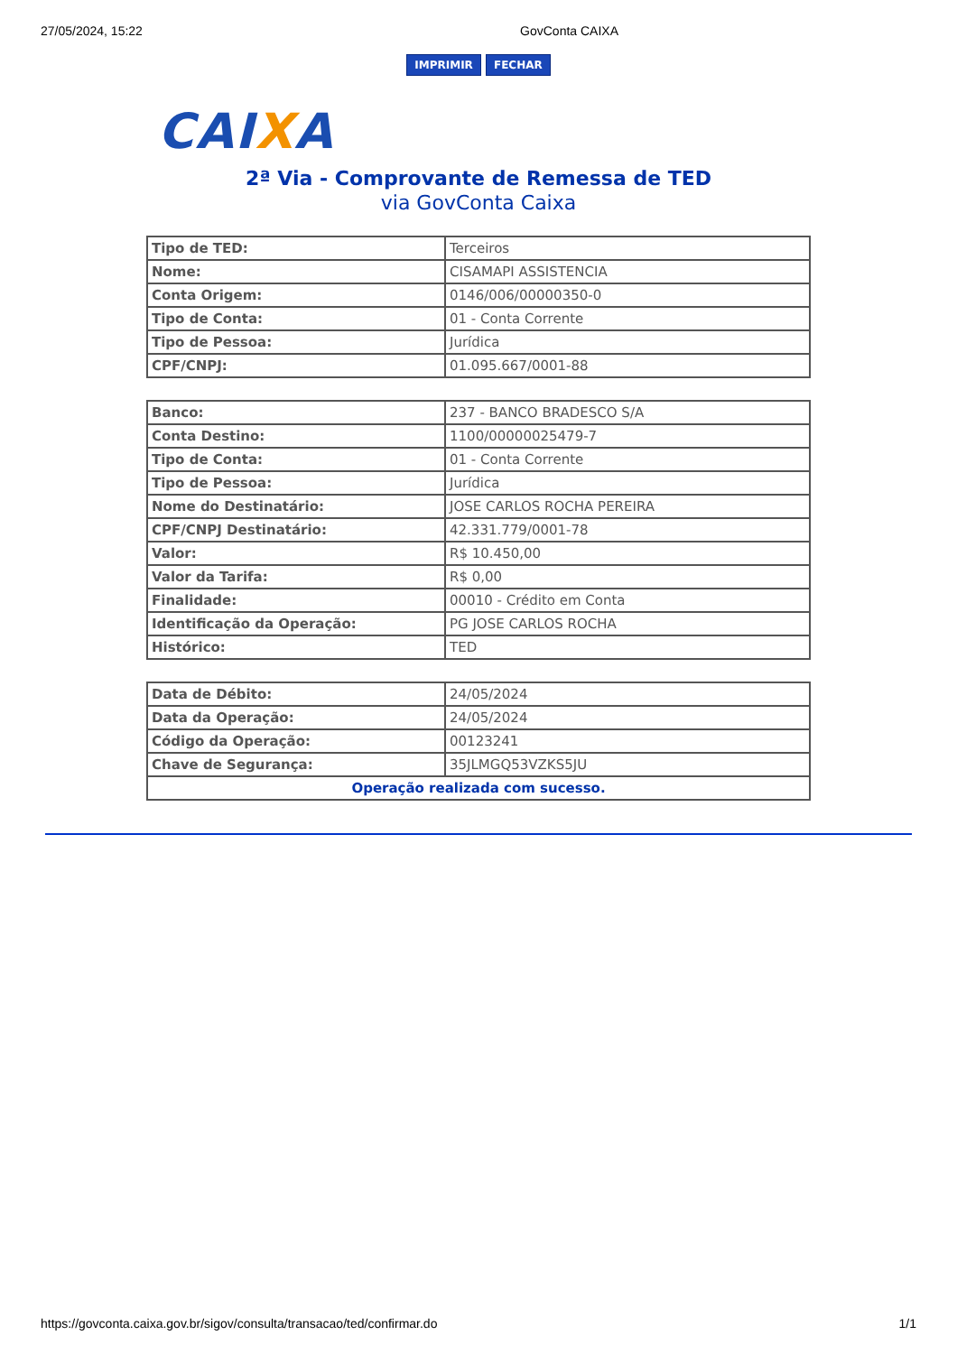27/05/2024, 15:22 GovConta CAIXA
IMPRIMIR FECHAR
CAIXA
2ª Via - Comprovante de Remessa de TED
via GovConta Caixa
| Tipo de TED: | Terceiros |
| Nome: | CISAMAPI ASSISTENCIA |
| Conta Origem: | 0146/006/00000350-0 |
| Tipo de Conta: | 01 - Conta Corrente |
| Tipo de Pessoa: | Jurídica |
| CPF/CNPJ: | 01.095.667/0001-88 |
| Banco: | 237 - BANCO BRADESCO S/A |
| Conta Destino: | 1100/00000025479-7 |
| Tipo de Conta: | 01 - Conta Corrente |
| Tipo de Pessoa: | Jurídica |
| Nome do Destinatário: | JOSE CARLOS ROCHA PEREIRA |
| CPF/CNPJ Destinatário: | 42.331.779/0001-78 |
| Valor: | R$ 10.450,00 |
| Valor da Tarifa: | R$ 0,00 |
| Finalidade: | 00010 - Crédito em Conta |
| Identificação da Operação: | PG JOSE CARLOS ROCHA |
| Histórico: | TED |
| Data de Débito: | 24/05/2024 |
| Data da Operação: | 24/05/2024 |
| Código da Operação: | 00123241 |
| Chave de Segurança: | 35JLMGQ53VZKS5JU |
| Operação realizada com sucesso. | |
https://govconta.caixa.gov.br/sigov/consulta/transacao/ted/confirmar.do 1/1